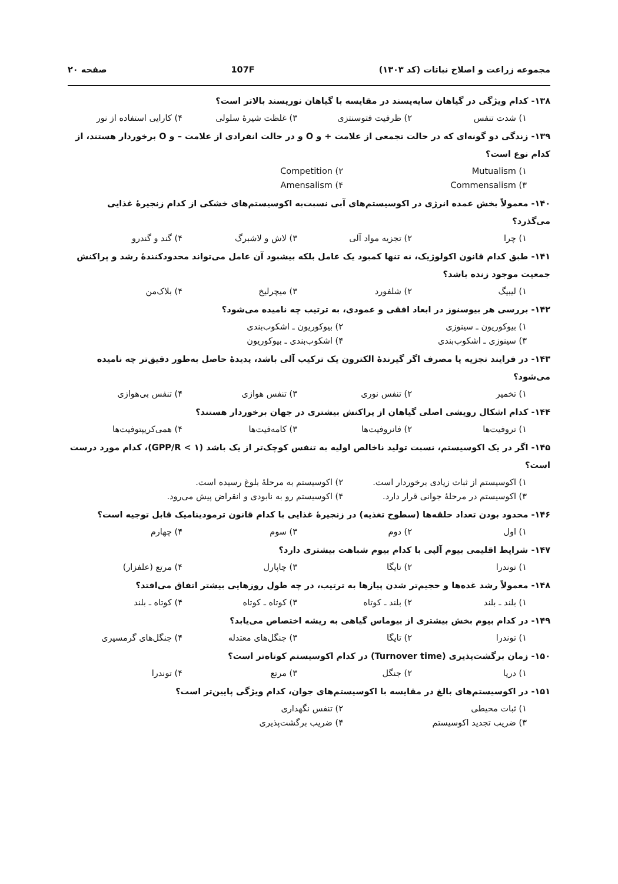مجموعه زراعت و اصلاح نباتات (کد ۱۳۰۳) 107F صفحه ۲۰
۱۳۸- کدام ویژگی در گیاهان سایه‌پسند در مقایسه با گیاهان نورپسند بالاتر است؟
۱) شدت تنفس ۲) ظرفیت فتوسنتزی ۳) غلظت شیرهٔ سلولی ۴) کارایی استفاده از نور
۱۳۹- زندگی دو گونه‌ای که در حالت تجمعی از علامت + و O و در حالت انفرادی از علامت – و O برخوردار هستند، از کدام نوع است؟
Mutualism (۱ Competition (۲
Commensalism (۳ Amensalism (۴
۱۴۰- معمولاً بخش عمده انرژی در اکوسیستم‌های آبی نسبت‌به اکوسیستم‌های خشکی از کدام زنجیرهٔ غذایی می‌گذرد؟
۱) چرا ۲) تجزیه مواد آلی ۳) لاش و لاشبرگ ۴) گند و گندرو
۱۴۱- طبق کدام قانون اکولوژیک، نه تنها کمبود یک عامل بلکه بیشبود آن عامل می‌تواند محدودکنندهٔ رشد و پراکنش جمعیت موجود زنده باشد؟
۱) لیبیگ ۲) شلفورد ۳) میچرلیخ ۴) بلاک‌من
۱۴۲- بررسی هر بیوسنوز در ابعاد افقی و عمودی، به ترتیب چه نامیده می‌شود؟
۱) بیوکوریون ـ سینوزی ۲) بیوکوریون ـ اشکوب‌بندی
۳) سینوزی ـ اشکوب‌بندی ۴) اشکوب‌بندی ـ بیوکوریون
۱۴۳- در فرایند تجزیه یا مصرف اگر گیرندهٔ الکترون یک ترکیب آلی باشد، پدیدهٔ حاصل به‌طور دقیق‌تر چه نامیده می‌شود؟
۱) تخمیر ۲) تنفس نوری ۳) تنفس هوازی ۴) تنفس بی‌هوازی
۱۴۴- کدام اشکال رویشی اصلی گیاهان از پراکنش بیشتری در جهان برخوردار هستند؟
۱) تروفیت‌ها ۲) فانروفیت‌ها ۳) کامه‌فیت‌ها ۴) همی‌کریپتوفیت‌ها
۱۴۵- اگر در یک اکوسیستم، نسبت تولید ناخالص اولیه به تنفس کوچک‌تر از یک باشد (GPP/R < ۱)، کدام مورد درست است؟
۱) اکوسیستم از ثبات زیادی برخوردار است. ۲) اکوسیستم به مرحلهٔ بلوغ رسیده است.
۳) اکوسیستم در مرحلهٔ جوانی قرار دارد. ۴) اکوسیستم رو به نابودی و انقراض پیش می‌رود.
۱۴۶- محدود بودن تعداد حلقه‌ها (سطوح تغذیه) در زنجیرهٔ غذایی با کدام قانون ترمودینامیک قابل توجیه است؟
۱) اول ۲) دوم ۳) سوم ۴) چهارم
۱۴۷- شرایط اقلیمی بیوم آلپی با کدام بیوم شباهت بیشتری دارد؟
۱) توندرا ۲) تایگا ۳) چاپارل ۴) مرتع (علفزار)
۱۴۸- معمولاً رشد غده‌ها و حجیم‌تر شدن پیازها به ترتیب، در چه طول روزهایی بیشتر اتفاق می‌افتد؟
۱) بلند ـ بلند ۲) بلند ـ کوتاه ۳) کوتاه ـ کوتاه ۴) کوتاه ـ بلند
۱۴۹- در کدام بیوم بخش بیشتری از بیوماس گیاهی به ریشه اختصاص می‌یابد؟
۱) توندرا ۲) تایگا ۳) جنگل‌های معتدله ۴) جنگل‌های گرمسیری
۱۵۰- زمان برگشت‌پذیری (Turnover time) در کدام اکوسیستم کوتاه‌تر است؟
۱) دریا ۲) جنگل ۳) مرتع ۴) توندرا
۱۵۱- در اکوسیستم‌های بالغ در مقایسه با اکوسیستم‌های جوان، کدام ویژگی پایین‌تر است؟
۱) ثبات محیطی ۲) تنفس نگهداری
۳) ضریب تجدید اکوسیستم ۴) ضریب برگشت‌پذیری